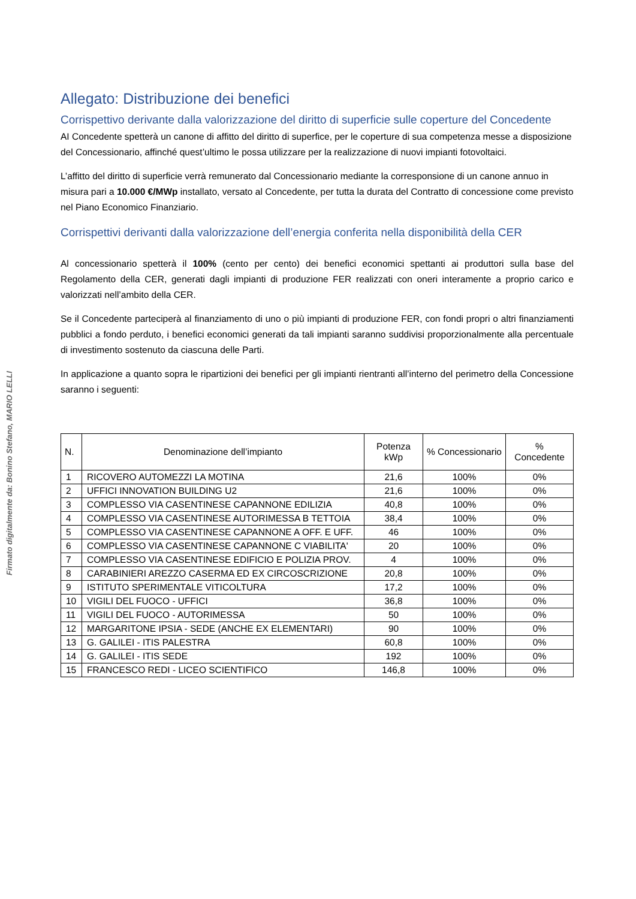Firmato digitalmente da: Bonino Stefano, MARIO LELLI
Allegato: Distribuzione dei benefici
Corrispettivo derivante dalla valorizzazione del diritto di superficie sulle coperture del Concedente
AI Concedente spetterà un canone di affitto del diritto di superfice, per le coperture di sua competenza messe a disposizione del Concessionario, affinché quest’ultimo le possa utilizzare per la realizzazione di nuovi impianti fotovoltaici.
L’affitto del diritto di superficie verrà remunerato dal Concessionario mediante la corresponsione di un canone annuo in misura pari a 10.000 €/MWp installato, versato al Concedente, per tutta la durata del Contratto di concessione come previsto nel Piano Economico Finanziario.
Corrispettivi derivanti dalla valorizzazione dell’energia conferita nella disponibilità della CER
Al concessionario spetterà il 100% (cento per cento) dei benefici economici spettanti ai produttori sulla base del Regolamento della CER, generati dagli impianti di produzione FER realizzati con oneri interamente a proprio carico e valorizzati nell’ambito della CER.
Se il Concedente parteciperà al finanziamento di uno o più impianti di produzione FER, con fondi propri o altri finanziamenti pubblici a fondo perduto, i benefici economici generati da tali impianti saranno suddivisi proporzionalmente alla percentuale di investimento sostenuto da ciascuna delle Parti.
In applicazione a quanto sopra le ripartizioni dei benefici per gli impianti rientranti all’interno del perimetro della Concessione saranno i seguenti:
| N. | Denominazione dell’impianto | Potenza kWp | % Concessionario | % Concedente |
| --- | --- | --- | --- | --- |
| 1 | RICOVERO AUTOMEZZI LA MOTINA | 21,6 | 100% | 0% |
| 2 | UFFICI INNOVATION BUILDING U2 | 21,6 | 100% | 0% |
| 3 | COMPLESSO VIA CASENTINESE CAPANNONE EDILIZIA | 40,8 | 100% | 0% |
| 4 | COMPLESSO VIA CASENTINESE AUTORIMESSA B TETTOIA | 38,4 | 100% | 0% |
| 5 | COMPLESSO VIA CASENTINESE CAPANNONE A OFF. E UFF. | 46 | 100% | 0% |
| 6 | COMPLESSO VIA CASENTINESE CAPANNONE C VIABILITA' | 20 | 100% | 0% |
| 7 | COMPLESSO VIA CASENTINESE EDIFICIO E POLIZIA PROV. | 4 | 100% | 0% |
| 8 | CARABINIERI AREZZO CASERMA ED EX CIRCOSCRIZIONE | 20,8 | 100% | 0% |
| 9 | ISTITUTO SPERIMENTALE VITICOLTURA | 17,2 | 100% | 0% |
| 10 | VIGILI DEL FUOCO - UFFICI | 36,8 | 100% | 0% |
| 11 | VIGILI DEL FUOCO - AUTORIMESSA | 50 | 100% | 0% |
| 12 | MARGARITONE IPSIA - SEDE (ANCHE EX ELEMENTARI) | 90 | 100% | 0% |
| 13 | G. GALILEI - ITIS PALESTRA | 60,8 | 100% | 0% |
| 14 | G. GALILEI - ITIS SEDE | 192 | 100% | 0% |
| 15 | FRANCESCO REDI - LICEO SCIENTIFICO | 146,8 | 100% | 0% |